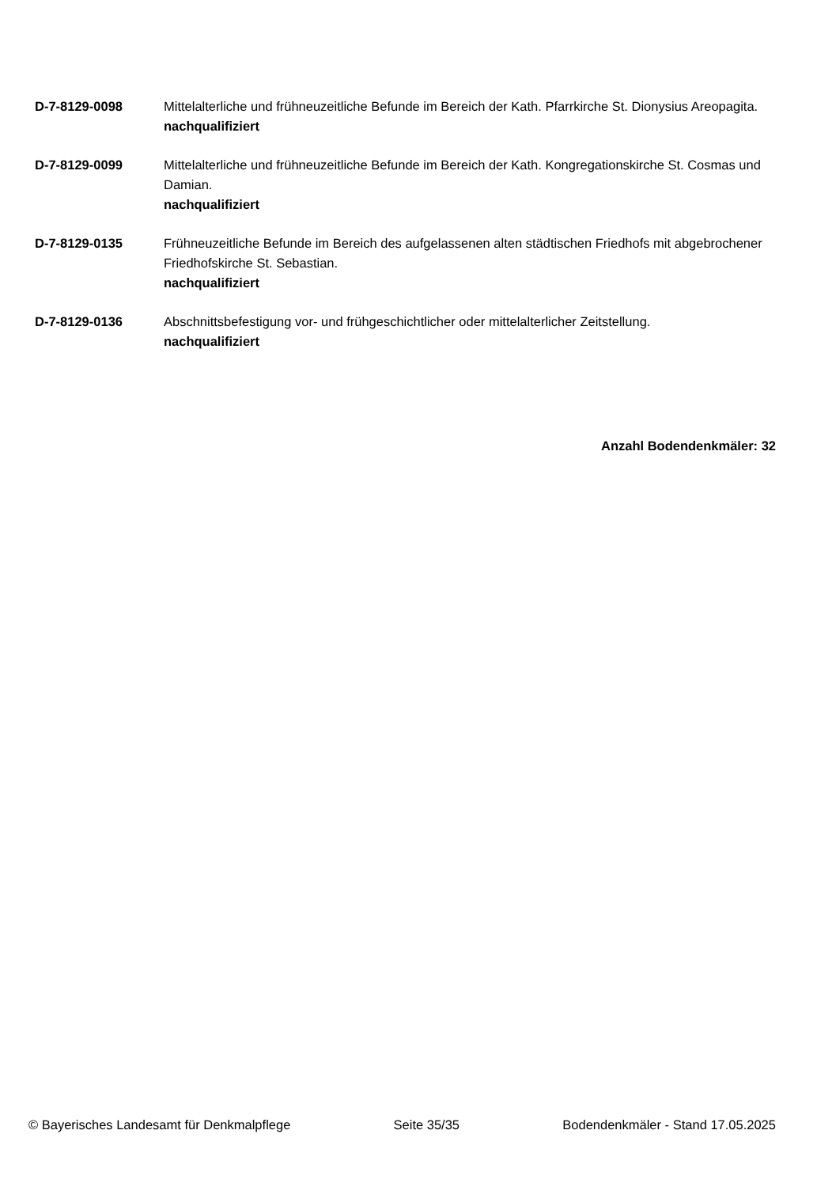D-7-8129-0098 Mittelalterliche und frühneuzeitliche Befunde im Bereich der Kath. Pfarrkirche St. Dionysius Areopagita.
nachqualifiziert
D-7-8129-0099 Mittelalterliche und frühneuzeitliche Befunde im Bereich der Kath. Kongregationskirche St. Cosmas und Damian.
nachqualifiziert
D-7-8129-0135 Frühneuzeitliche Befunde im Bereich des aufgelassenen alten städtischen Friedhofs mit abgebrochener Friedhofskirche St. Sebastian.
nachqualifiziert
D-7-8129-0136 Abschnittsbefestigung vor- und frühgeschichtlicher oder mittelalterlicher Zeitstellung.
nachqualifiziert
Anzahl Bodendenkmäler: 32
© Bayerisches Landesamt für Denkmalpflege Seite 35/35 Bodendenkmäler - Stand 17.05.2025